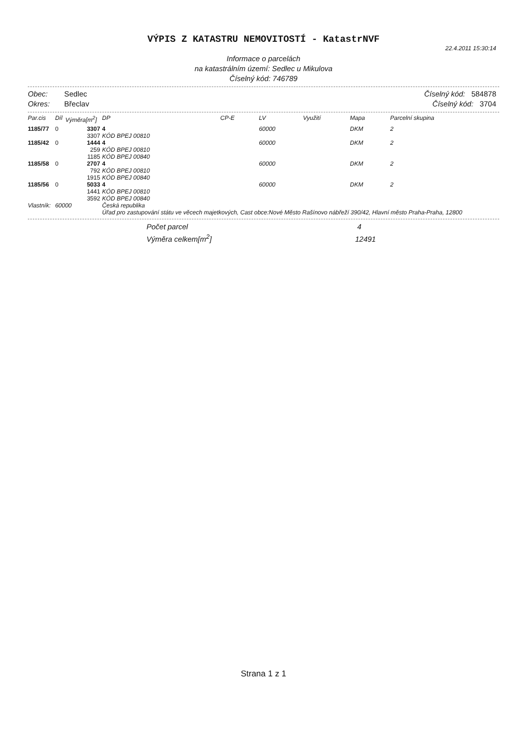VÝPIS Z KATASTRU NEMOVITOSTÍ - KatastrNVF
22.4.2011 15:30:14
Informace o parcelách
na katastrálním území: Sedlec u Mikulova
Číselný kód: 746789
Obec: Sedlec
Okres: Břeclav
Číselný kód: 584878
Číselný kód: 3704
| Par.cis | Díl | Výměra[m<sup>2</sup>] | DP | CP-E | LV | Využití | Mapa | Parcelní skupina |
| --- | --- | --- | --- | --- | --- | --- | --- | --- |
| 1185/77 | 0 | 3307 3307 | 4 KÓD BPEJ 00810 | | 60000 | | DKM | 2 |
| 1185/42 | 0 | 1444 259 1185 | 4 KÓD BPEJ 00810 KÓD BPEJ 00840 | | 60000 | | DKM | 2 |
| 1185/58 | 0 | 2707 792 1915 | 4 KÓD BPEJ 00810 KÓD BPEJ 00840 | | 60000 | | DKM | 2 |
| 1185/56 | 0 | 5033 1441 3592 | 4 KÓD BPEJ 00810 KÓD BPEJ 00840 | | 60000 | | DKM | 2 |
| Vlastník: | 60000 | | Česká republika Úřad pro zastupování státu ve věcech majetkových, Cast obce:Nové Město Rašínovo nábřeží 390/42, Hlavní město Praha-Praha, 12800 | | | | | |
Počet parcel 4
Výměra celkem[m<sup>2</sup>] 12491
Strana 1 z 1